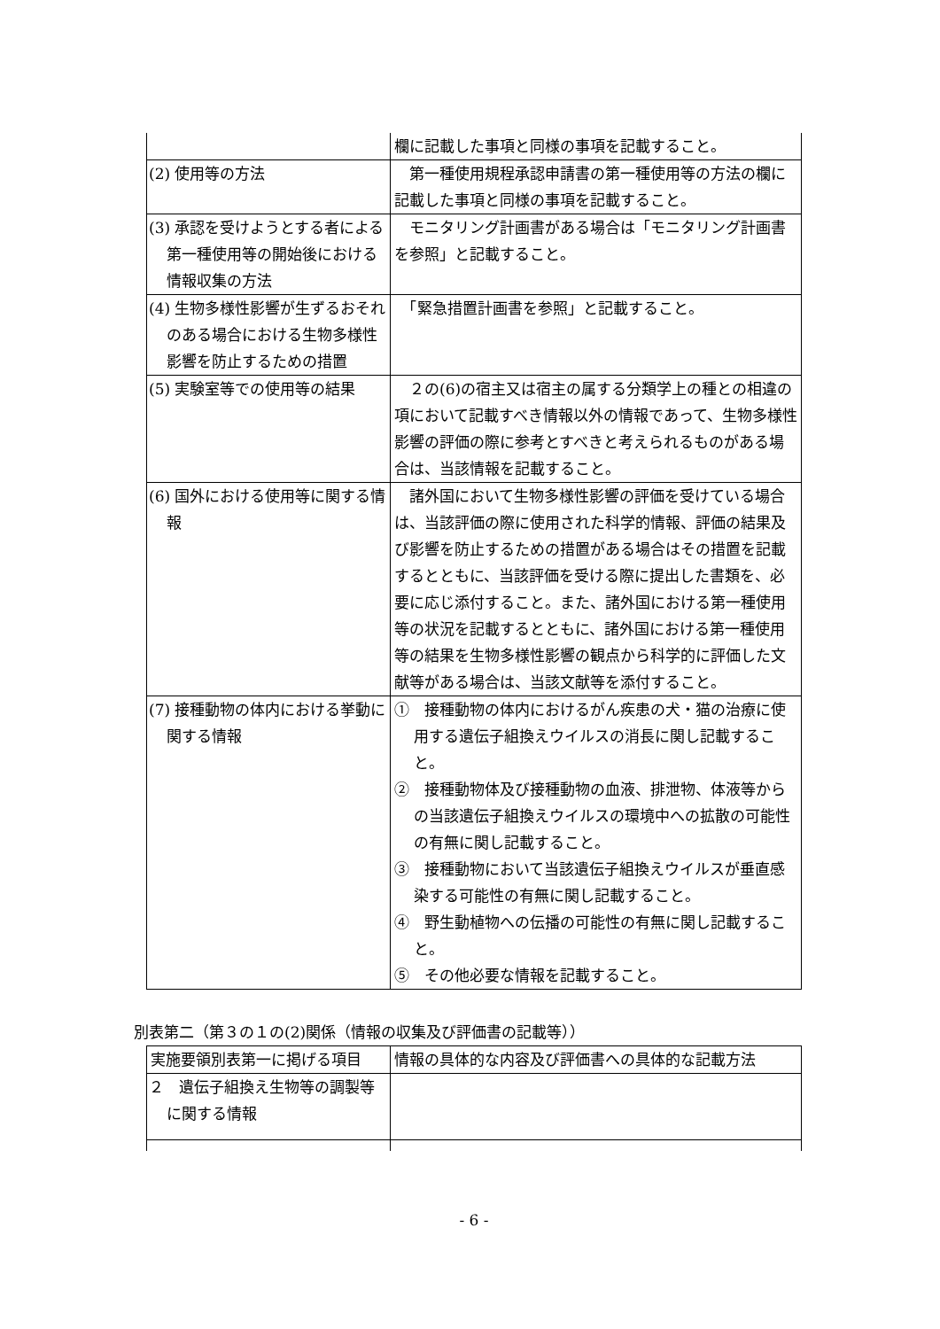| | 欄に記載した事項と同様の事項を記載すること。 |
| (2) 使用等の方法 | 第一種使用規程承認申請書の第一種使用等の方法の欄に記載した事項と同様の事項を記載すること。 |
| (3) 承認を受けようとする者による第一種使用等の開始後における情報収集の方法 | モニタリング計画書がある場合は「モニタリング計画書を参照」と記載すること。 |
| (4) 生物多様性影響が生ずるおそれのある場合における生物多様性影響を防止するための措置 | 「緊急措置計画書を参照」と記載すること。 |
| (5) 実験室等での使用等の結果 | ２の(6)の宿主又は宿主の属する分類学上の種との相違の項において記載すべき情報以外の情報であって、生物多様性影響の評価の際に参考とすべきと考えられるものがある場合は、当該情報を記載すること。 |
| (6) 国外における使用等に関する情報 | 諸外国において生物多様性影響の評価を受けている場合は、当該評価の際に使用された科学的情報、評価の結果及び影響を防止するための措置がある場合はその措置を記載するとともに、当該評価を受ける際に提出した書類を、必要に応じ添付すること。また、諸外国における第一種使用等の状況を記載するとともに、諸外国における第一種使用等の結果を生物多様性影響の観点から科学的に評価した文献等がある場合は、当該文献等を添付すること。 |
| (7) 接種動物の体内における挙動に関する情報 | ① 接種動物の体内におけるがん疾患の犬・猫の治療に使用する遺伝子組換えウイルスの消長に関し記載すること。 ② 接種動物体及び接種動物の血液、排泄物、体液等からの当該遺伝子組換えウイルスの環境中への拡散の可能性の有無に関し記載すること。 ③ 接種動物において当該遺伝子組換えウイルスが垂直感染する可能性の有無に関し記載すること。 ④ 野生動植物への伝播の可能性の有無に関し記載すること。 ⑤ その他必要な情報を記載すること。 |
別表第二（第３の１の(2)関係（情報の収集及び評価書の記載等））
| 実施要領別表第一に掲げる項目 | 情報の具体的な内容及び評価書への具体的な記載方法 |
| --- | --- |
| ２ 遺伝子組換え生物等の調製等に関する情報 | |
- 6 -